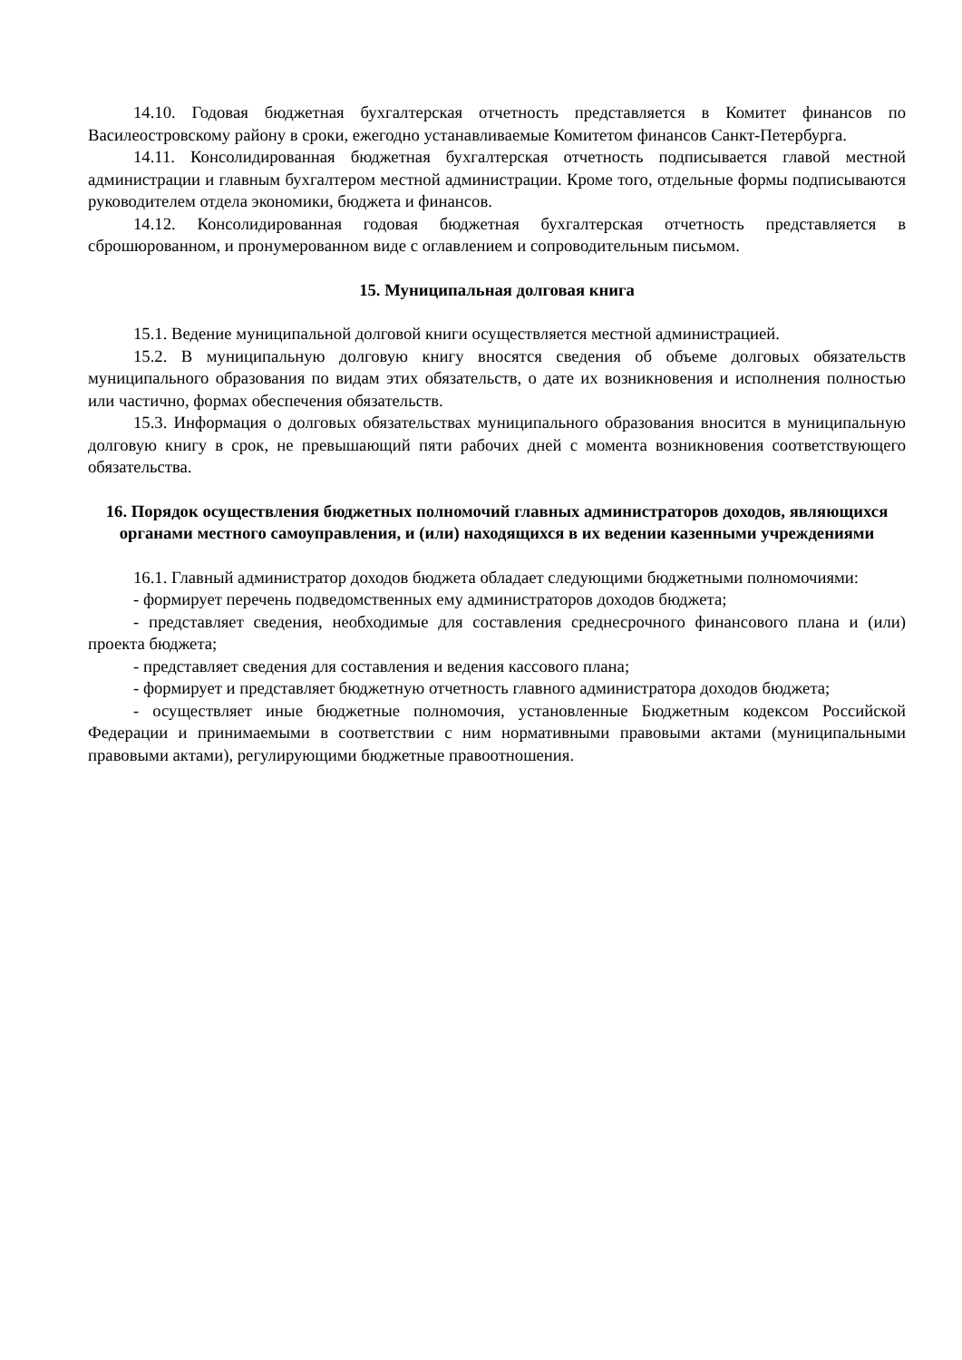14.10. Годовая бюджетная бухгалтерская отчетность представляется в Комитет финансов по Василеостровскому району в сроки, ежегодно устанавливаемые Комитетом финансов Санкт-Петербурга.
14.11. Консолидированная бюджетная бухгалтерская отчетность подписывается главой местной администрации и главным бухгалтером местной администрации. Кроме того, отдельные формы подписываются руководителем отдела экономики, бюджета и финансов.
14.12. Консолидированная годовая бюджетная бухгалтерская отчетность представляется в сброшюрованном, и пронумерованном виде с оглавлением и сопроводительным письмом.
15. Муниципальная долговая книга
15.1. Ведение муниципальной долговой книги осуществляется местной администрацией.
15.2. В муниципальную долговую книгу вносятся сведения об объеме долговых обязательств муниципального образования по видам этих обязательств, о дате их возникновения и исполнения полностью или частично, формах обеспечения обязательств.
15.3. Информация о долговых обязательствах муниципального образования вносится в муниципальную долговую книгу в срок, не превышающий пяти рабочих дней с момента возникновения соответствующего обязательства.
16. Порядок осуществления бюджетных полномочий главных администраторов доходов, являющихся органами местного самоуправления, и (или) находящихся в их ведении казенными учреждениями
16.1. Главный администратор доходов бюджета обладает следующими бюджетными полномочиями:
- формирует перечень подведомственных ему администраторов доходов бюджета;
- представляет сведения, необходимые для составления среднесрочного финансового плана и (или) проекта бюджета;
- представляет сведения для составления и ведения кассового плана;
- формирует и представляет бюджетную отчетность главного администратора доходов бюджета;
- осуществляет иные бюджетные полномочия, установленные Бюджетным кодексом Российской Федерации и принимаемыми в соответствии с ним нормативными правовыми актами (муниципальными правовыми актами), регулирующими бюджетные правоотношения.